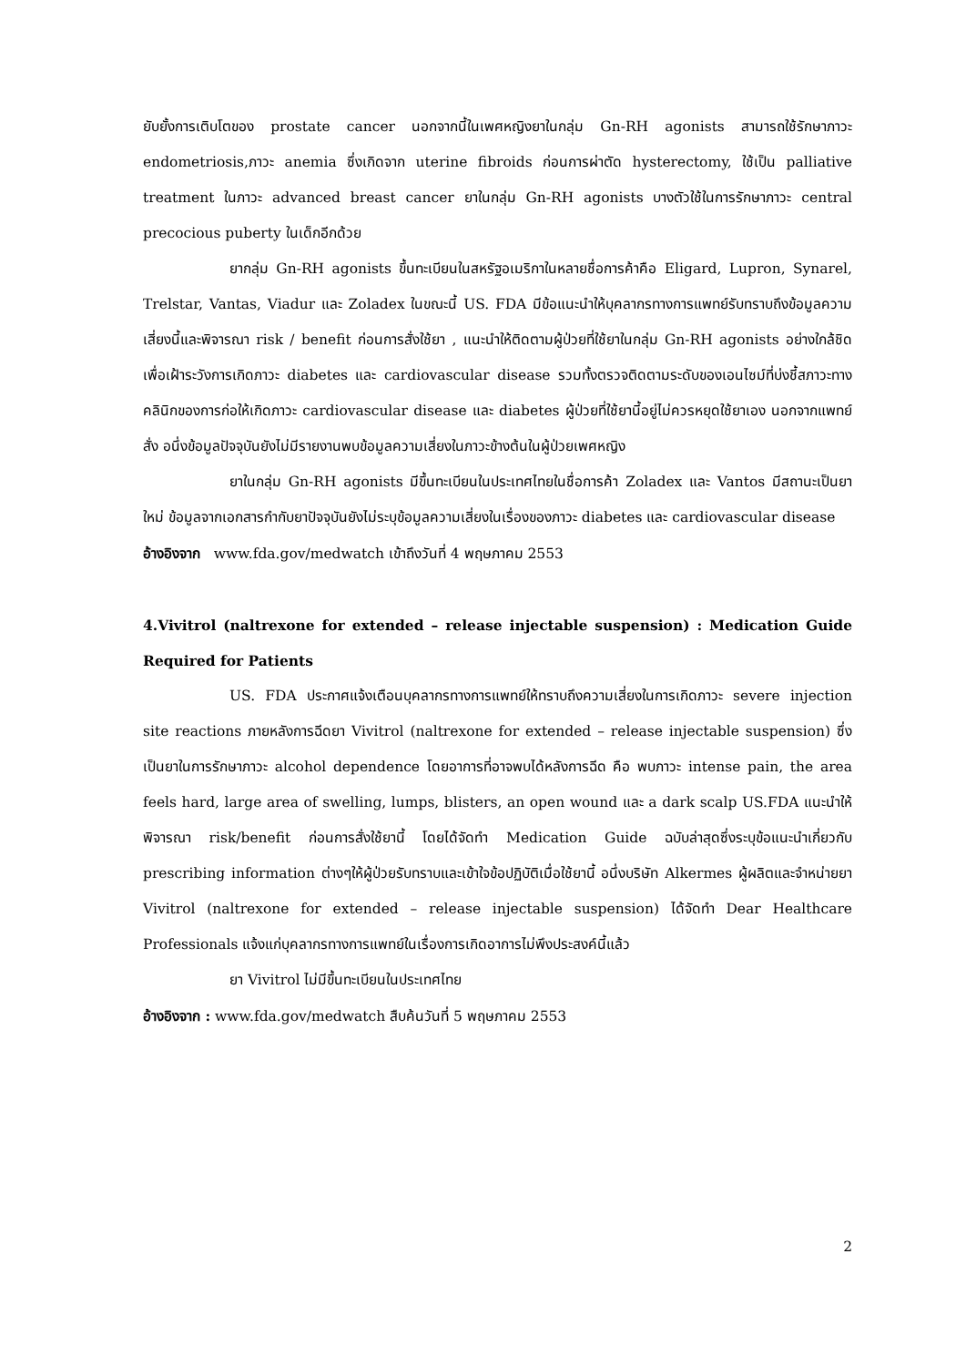ยับยั้งการเติบโตของ prostate cancer นอกจากนี้ในเพศหญิงยาในกลุ่ม Gn-RH agonists สามารถใช้รักษาภาวะ endometriosis,ภาวะ anemia ซึ่งเกิดจาก uterine fibroids ก่อนการผ่าตัด hysterectomy, ใช้เป็น palliative treatment ในภาวะ advanced breast cancer ยาในกลุ่ม Gn-RH agonists บางตัวใช้ในการรักษาภาวะ central precocious puberty ในเด็กอีกด้วย
ยากลุ่ม Gn-RH agonists ขึ้นทะเบียนในสหรัฐอเมริกาในหลายชื่อการค้าคือ Eligard, Lupron, Synarel, Trelstar, Vantas, Viadur และ Zoladex ในขณะนี้ US. FDA มีข้อแนะนำให้บุคลากรทางการแพทย์รับทราบถึงข้อมูลความเสี่ยงนี้และพิจารณา risk / benefit ก่อนการสั่งใช้ยา , แนะนำให้ติดตามผู้ป่วยที่ใช้ยาในกลุ่ม Gn-RH agonists อย่างใกล้ชิด เพื่อเฝ้าระวังการเกิดภาวะ diabetes และ cardiovascular disease รวมทั้งตรวจติดตามระดับของเอนไซม์ที่บ่งชี้สภาวะทางคลินิกของการก่อให้เกิดภาวะ cardiovascular disease และ diabetes ผู้ป่วยที่ใช้ยานี้อยู่ไม่ควรหยุดใช้ยาเอง นอกจากแพทย์สั่ง อนึ่งข้อมูลปัจจุบันยังไม่มีรายงานพบข้อมูลความเสี่ยงในภาวะข้างต้นในผู้ป่วยเพศหญิง
ยาในกลุ่ม Gn-RH agonists มีขึ้นทะเบียนในประเทศไทยในชื่อการค้า Zoladex และ Vantos มีสถานะเป็นยาใหม่ ข้อมูลจากเอกสารกำกับยาปัจจุบันยังไม่ระบุข้อมูลความเสี่ยงในเรื่องของภาวะ diabetes และ cardiovascular disease
อ้างอิงจาก www.fda.gov/medwatch เข้าถึงวันที่ 4 พฤษภาคม 2553
4.Vivitrol (naltrexone for extended – release injectable suspension) : Medication Guide Required for Patients
US. FDA ประกาศแจ้งเตือนบุคลากรทางการแพทย์ให้ทราบถึงความเสี่ยงในการเกิดภาวะ severe injection site reactions ภายหลังการฉีดยา Vivitrol (naltrexone for extended – release injectable suspension) ซึ่งเป็นยาในการรักษาภาวะ alcohol dependence โดยอาการที่อาจพบได้หลังการฉีด คือ พบภาวะ intense pain, the area feels hard, large area of swelling, lumps, blisters, an open wound และ a dark scalp US.FDA แนะนำให้พิจารณา risk/benefit ก่อนการสั่งใช้ยานี้ โดยได้จัดทำ Medication Guide ฉบับล่าสุดซึ่งระบุข้อแนะนำเกี่ยวกับ prescribing information ต่างๆให้ผู้ป่วยรับทราบและเข้าใจข้อปฏิบัติเมื่อใช้ยานี้ อนึ่งบริษัท Alkermes ผู้ผลิตและจำหน่ายยา Vivitrol (naltrexone for extended – release injectable suspension) ได้จัดทำ Dear Healthcare Professionals แจ้งแก่บุคลากรทางการแพทย์ในเรื่องการเกิดอาการไม่พึงประสงค์นี้แล้ว
ยา Vivitrol ไม่มีขึ้นทะเบียนในประเทศไทย
อ้างอิงจาก : www.fda.gov/medwatch สืบค้นวันที่ 5 พฤษภาคม 2553
2